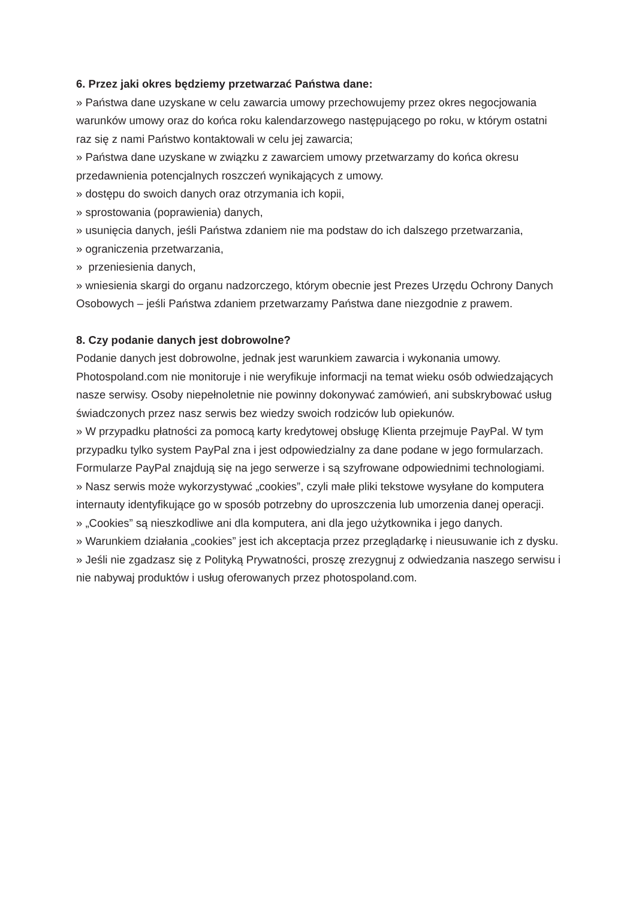6. Przez jaki okres będziemy przetwarzać Państwa dane:
» Państwa dane uzyskane w celu zawarcia umowy przechowujemy przez okres negocjowania warunków umowy oraz do końca roku kalendarzowego następującego po roku, w którym ostatni raz się z nami Państwo kontaktowali w celu jej zawarcia;
» Państwa dane uzyskane w związku z zawarciem umowy przetwarzamy do końca okresu przedawnienia potencjalnych roszczeń wynikających z umowy.
» dostępu do swoich danych oraz otrzymania ich kopii,
» sprostowania (poprawienia) danych,
» usunięcia danych, jeśli Państwa zdaniem nie ma podstaw do ich dalszego przetwarzania,
» ograniczenia przetwarzania,
» przeniesienia danych,
» wniesienia skargi do organu nadzorczego, którym obecnie jest Prezes Urzędu Ochrony Danych Osobowych – jeśli Państwa zdaniem przetwarzamy Państwa dane niezgodnie z prawem.
8. Czy podanie danych jest dobrowolne?
Podanie danych jest dobrowolne, jednak jest warunkiem zawarcia i wykonania umowy. Photospoland.com nie monitoruje i nie weryfikuje informacji na temat wieku osób odwiedzających nasze serwisy. Osoby niepełnoletnie nie powinny dokonywać zamówień, ani subskrybować usług świadczonych przez nasz serwis bez wiedzy swoich rodziców lub opiekunów.
» W przypadku płatności za pomocą karty kredytowej obsługę Klienta przejmuje PayPal. W tym przypadku tylko system PayPal zna i jest odpowiedzialny za dane podane w jego formularzach. Formularze PayPal znajdują się na jego serwerze i są szyfrowane odpowiednimi technologiami.
» Nasz serwis może wykorzystywać „cookies”, czyli małe pliki tekstowe wysyłane do komputera internauty identyfikujące go w sposób potrzebny do uproszczenia lub umorzenia danej operacji.
» „Cookies” są nieszkodliwe ani dla komputera, ani dla jego użytkownika i jego danych.
» Warunkiem działania „cookies” jest ich akceptacja przez przeglądarkę i nieusuwanie ich z dysku.
» Jeśli nie zgadzasz się z Polityką Prywatności, proszę zrezygnuj z odwiedzania naszego serwisu i nie nabywaj produktów i usług oferowanych przez photospoland.com.